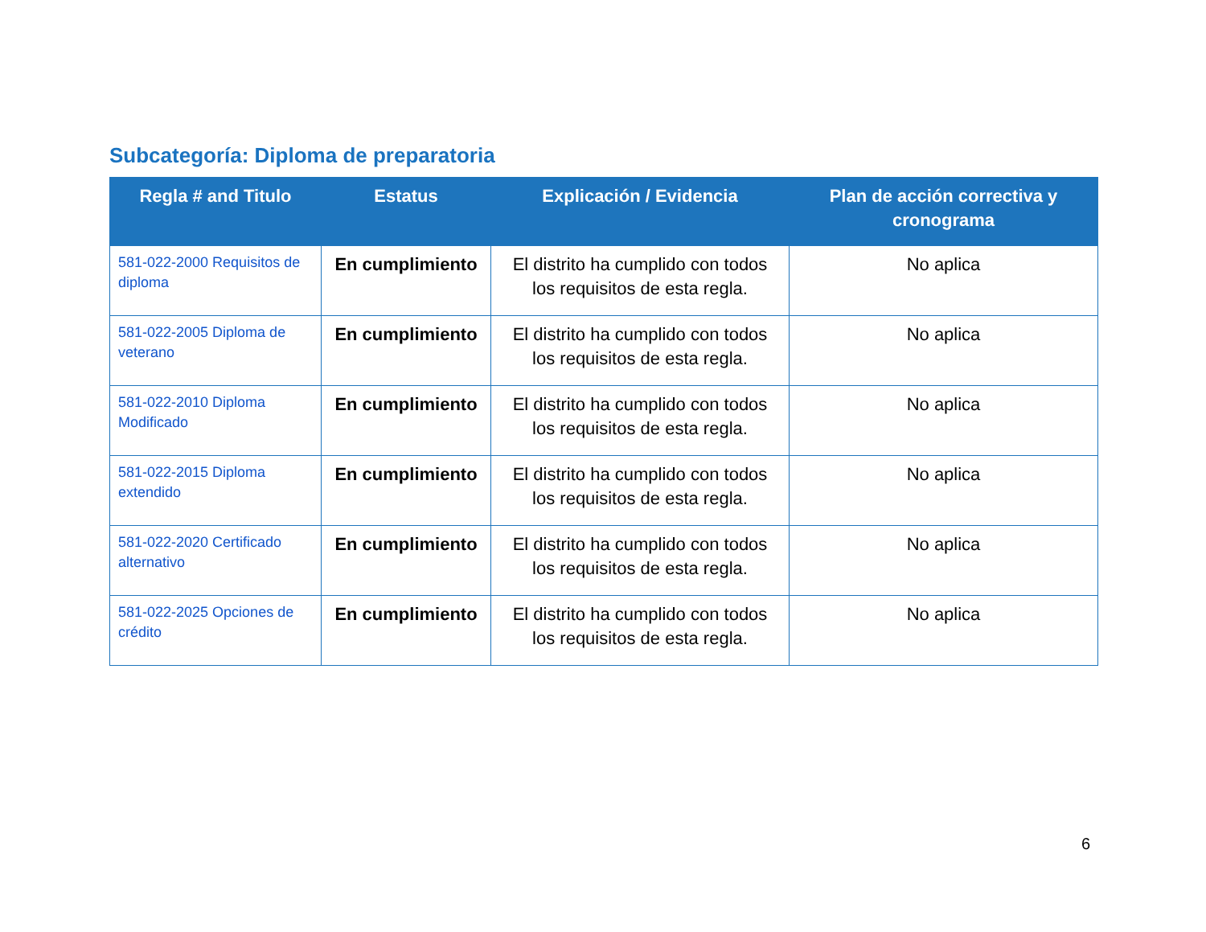Subcategoría: Diploma de preparatoria
| Regla # and Titulo | Estatus | Explicación / Evidencia | Plan de acción correctiva y cronograma |
| --- | --- | --- | --- |
| 581-022-2000 Requisitos de diploma | En cumplimiento | El distrito ha cumplido con todos los requisitos de esta regla. | No aplica |
| 581-022-2005 Diploma de veterano | En cumplimiento | El distrito ha cumplido con todos los requisitos de esta regla. | No aplica |
| 581-022-2010 Diploma Modificado | En cumplimiento | El distrito ha cumplido con todos los requisitos de esta regla. | No aplica |
| 581-022-2015 Diploma extendido | En cumplimiento | El distrito ha cumplido con todos los requisitos de esta regla. | No aplica |
| 581-022-2020 Certificado alternativo | En cumplimiento | El distrito ha cumplido con todos los requisitos de esta regla. | No aplica |
| 581-022-2025 Opciones de crédito | En cumplimiento | El distrito ha cumplido con todos los requisitos de esta regla. | No aplica |
6